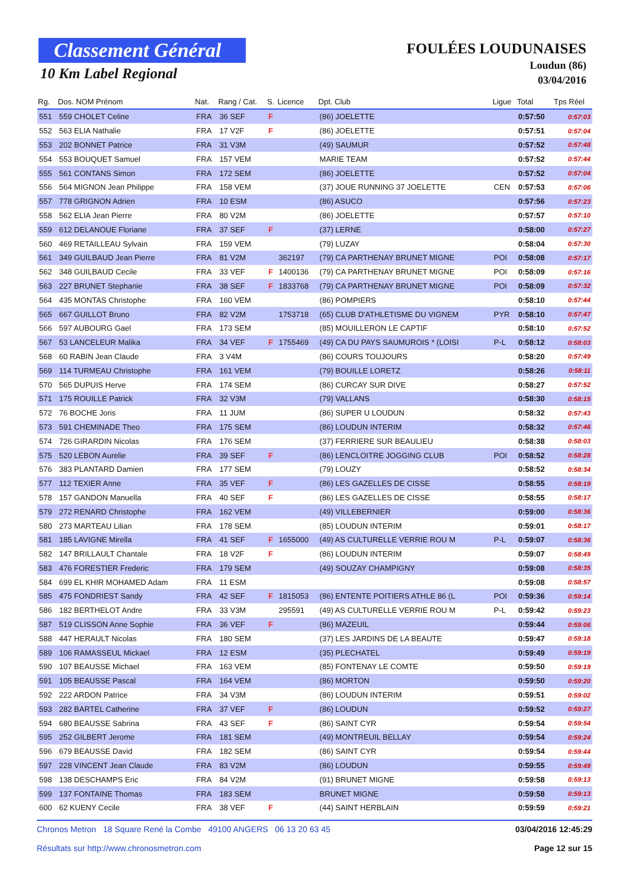Classement Général
10 Km Label Regional
FOULÉES LOUDUNAISES
Loudun (86)
03/04/2016
| Rg. | Dos. NOM Prénom | Nat. | Rang / Cat. | S. | Licence | Dpt. Club | Ligue | Total | Tps Réel |
| --- | --- | --- | --- | --- | --- | --- | --- | --- | --- |
| 551 | 559 CHOLET Celine | FRA | 36 SEF | F | | (86) JOELETTE | | 0:57:50 | 0:57:03 |
| 552 | 563 ELIA Nathalie | FRA | 17 V2F | F | | (86) JOELETTE | | 0:57:51 | 0:57:04 |
| 553 | 202 BONNET Patrice | FRA | 31 V3M | | | (49) SAUMUR | | 0:57:52 | 0:57:48 |
| 554 | 553 BOUQUET Samuel | FRA | 157 VEM | | | MARIE TEAM | | 0:57:52 | 0:57:44 |
| 555 | 561 CONTANS Simon | FRA | 172 SEM | | | (86) JOELETTE | | 0:57:52 | 0:57:04 |
| 556 | 564 MIGNON Jean Philippe | FRA | 158 VEM | | | (37) JOUE RUNNING 37 JOELETTE | CEN | 0:57:53 | 0:57:06 |
| 557 | 778 GRIGNON Adrien | FRA | 10 ESM | | | (86) ASUCO | | 0:57:56 | 0:57:23 |
| 558 | 562 ELIA Jean Pierre | FRA | 80 V2M | | | (86) JOELETTE | | 0:57:57 | 0:57:10 |
| 559 | 612 DELANOUE Floriane | FRA | 37 SEF | F | | (37) LERNE | | 0:58:00 | 0:57:27 |
| 560 | 469 RETAILLEAU Sylvain | FRA | 159 VEM | | | (79) LUZAY | | 0:58:04 | 0:57:30 |
| 561 | 349 GUILBAUD Jean Pierre | FRA | 81 V2M | | 362197 | (79) CA PARTHENAY BRUNET MIGNE | POI | 0:58:08 | 0:57:17 |
| 562 | 348 GUILBAUD Cecile | FRA | 33 VEF | F | 1400136 | (79) CA PARTHENAY BRUNET MIGNE | POI | 0:58:09 | 0:57:16 |
| 563 | 227 BRUNET Stephanie | FRA | 38 SEF | F | 1833768 | (79) CA PARTHENAY BRUNET MIGNE | POI | 0:58:09 | 0:57:32 |
| 564 | 435 MONTAS Christophe | FRA | 160 VEM | | | (86) POMPIERS | | 0:58:10 | 0:57:44 |
| 565 | 667 GUILLOT Bruno | FRA | 82 V2M | | 1753718 | (65) CLUB D'ATHLETISME DU VIGNEM | PYR | 0:58:10 | 0:57:47 |
| 566 | 597 AUBOURG Gael | FRA | 173 SEM | | | (85) MOUILLERON LE CAPTIF | | 0:58:10 | 0:57:52 |
| 567 | 53 LANCELEUR Malika | FRA | 34 VEF | F | 1755469 | (49) CA DU PAYS SAUMUROIS * (LOISI | P-L | 0:58:12 | 0:58:03 |
| 568 | 60 RABIN Jean Claude | FRA | 3 V4M | | | (86) COURS TOUJOURS | | 0:58:20 | 0:57:49 |
| 569 | 114 TURMEAU Christophe | FRA | 161 VEM | | | (79) BOUILLE LORETZ | | 0:58:26 | 0:58:11 |
| 570 | 565 DUPUIS Herve | FRA | 174 SEM | | | (86) CURCAY SUR DIVE | | 0:58:27 | 0:57:52 |
| 571 | 175 ROUILLE Patrick | FRA | 32 V3M | | | (79) VALLANS | | 0:58:30 | 0:58:15 |
| 572 | 76 BOCHE Joris | FRA | 11 JUM | | | (86) SUPER U LOUDUN | | 0:58:32 | 0:57:43 |
| 573 | 591 CHEMINADE Theo | FRA | 175 SEM | | | (86) LOUDUN INTERIM | | 0:58:32 | 0:57:46 |
| 574 | 726 GIRARDIN Nicolas | FRA | 176 SEM | | | (37) FERRIERE SUR BEAULIEU | | 0:58:38 | 0:58:03 |
| 575 | 520 LEBON Aurelie | FRA | 39 SEF | F | | (86) LENCLOITRE JOGGING CLUB | POI | 0:58:52 | 0:58:28 |
| 576 | 383 PLANTARD Damien | FRA | 177 SEM | | | (79) LOUZY | | 0:58:52 | 0:58:34 |
| 577 | 112 TEXIER Anne | FRA | 35 VEF | F | | (86) LES GAZELLES DE CISSE | | 0:58:55 | 0:58:19 |
| 578 | 157 GANDON Manuella | FRA | 40 SEF | F | | (86) LES GAZELLES DE CISSE | | 0:58:55 | 0:58:17 |
| 579 | 272 RENARD Christophe | FRA | 162 VEM | | | (49) VILLEBERNIER | | 0:59:00 | 0:58:36 |
| 580 | 273 MARTEAU Lilian | FRA | 178 SEM | | | (85) LOUDUN INTERIM | | 0:59:01 | 0:58:17 |
| 581 | 185 LAVIGNE Mirella | FRA | 41 SEF | F | 1655000 | (49) AS CULTURELLE VERRIE ROU M | P-L | 0:59:07 | 0:58:36 |
| 582 | 147 BRILLAULT Chantale | FRA | 18 V2F | F | | (86) LOUDUN INTERIM | | 0:59:07 | 0:58:49 |
| 583 | 476 FORESTIER Frederic | FRA | 179 SEM | | | (49) SOUZAY CHAMPIGNY | | 0:59:08 | 0:58:35 |
| 584 | 699 EL KHIR MOHAMED Adam | FRA | 11 ESM | | | | | 0:59:08 | 0:58:57 |
| 585 | 475 FONDRIEST Sandy | FRA | 42 SEF | F | 1815053 | (86) ENTENTE POITIERS ATHLE 86 (L | POI | 0:59:36 | 0:59:14 |
| 586 | 182 BERTHELOT Andre | FRA | 33 V3M | | 295591 | (49) AS CULTURELLE VERRIE ROU M | P-L | 0:59:42 | 0:59:23 |
| 587 | 519 CLISSON Anne Sophie | FRA | 36 VEF | F | | (86) MAZEUIL | | 0:59:44 | 0:59:06 |
| 588 | 447 HERAULT Nicolas | FRA | 180 SEM | | | (37) LES JARDINS DE LA BEAUTE | | 0:59:47 | 0:59:18 |
| 589 | 106 RAMASSEUL Mickael | FRA | 12 ESM | | | (35) PLECHATEL | | 0:59:49 | 0:59:19 |
| 590 | 107 BEAUSSE Michael | FRA | 163 VEM | | | (85) FONTENAY LE COMTE | | 0:59:50 | 0:59:19 |
| 591 | 105 BEAUSSE Pascal | FRA | 164 VEM | | | (86) MORTON | | 0:59:50 | 0:59:20 |
| 592 | 222 ARDON Patrice | FRA | 34 V3M | | | (86) LOUDUN INTERIM | | 0:59:51 | 0:59:02 |
| 593 | 282 BARTEL Catherine | FRA | 37 VEF | F | | (86) LOUDUN | | 0:59:52 | 0:59:27 |
| 594 | 680 BEAUSSE Sabrina | FRA | 43 SEF | F | | (86) SAINT CYR | | 0:59:54 | 0:59:54 |
| 595 | 252 GILBERT Jerome | FRA | 181 SEM | | | (49) MONTREUIL BELLAY | | 0:59:54 | 0:59:24 |
| 596 | 679 BEAUSSE David | FRA | 182 SEM | | | (86) SAINT CYR | | 0:59:54 | 0:59:44 |
| 597 | 228 VINCENT Jean Claude | FRA | 83 V2M | | | (86) LOUDUN | | 0:59:55 | 0:59:49 |
| 598 | 138 DESCHAMPS Eric | FRA | 84 V2M | | | (91) BRUNET MIGNE | | 0:59:58 | 0:59:13 |
| 599 | 137 FONTAINE Thomas | FRA | 183 SEM | | | BRUNET MIGNE | | 0:59:58 | 0:59:13 |
| 600 | 62 KUENY Cecile | FRA | 38 VEF | F | | (44) SAINT HERBLAIN | | 0:59:59 | 0:59:21 |
Chronos Metron 18 Square René la Combe 49100 ANGERS 06 13 20 63 45
Résultats sur http://www.chronosmetron.com
03/04/2016 12:45:29
Page 12 sur 15